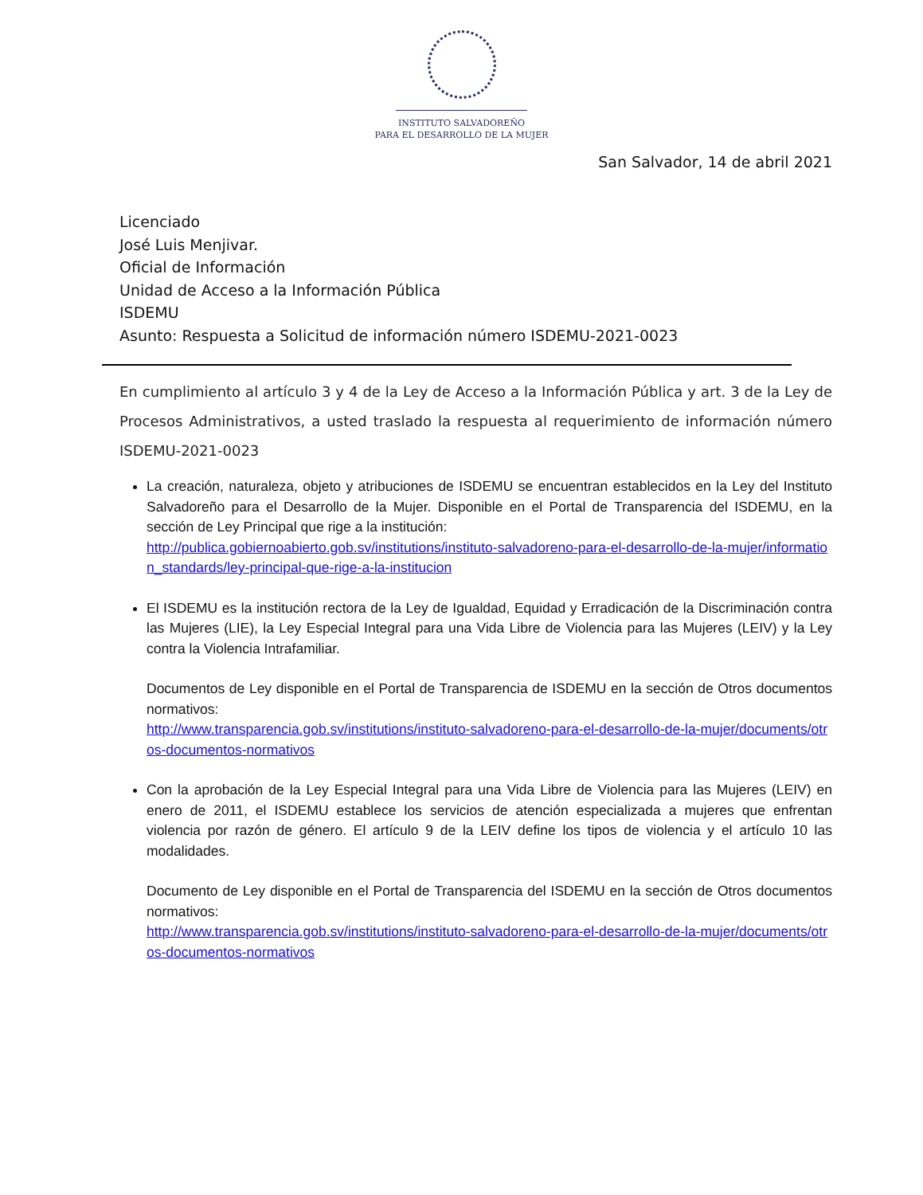INSTITUTO SALVADOREÑO
PARA EL DESARROLLO DE LA MUJER
San Salvador, 14 de abril 2021
Licenciado
José Luis Menjivar.
Oficial de Información
Unidad de Acceso a la Información Pública
ISDEMU
Asunto: Respuesta a Solicitud de información número ISDEMU-2021-0023
En cumplimiento al artículo 3 y 4 de la Ley de Acceso a la Información Pública y art. 3 de la Ley de Procesos Administrativos, a usted traslado la respuesta al requerimiento de información número ISDEMU-2021-0023
La creación, naturaleza, objeto y atribuciones de ISDEMU se encuentran establecidos en la Ley del Instituto Salvadoreño para el Desarrollo de la Mujer. Disponible en el Portal de Transparencia del ISDEMU, en la sección de Ley Principal que rige a la institución:
http://publica.gobiernoabierto.gob.sv/institutions/instituto-salvadoreno-para-el-desarrollo-de-la-mujer/information_standards/ley-principal-que-rige-a-la-institucion
El ISDEMU es la institución rectora de la Ley de Igualdad, Equidad y Erradicación de la Discriminación contra las Mujeres (LIE), la Ley Especial Integral para una Vida Libre de Violencia para las Mujeres (LEIV) y la Ley contra la Violencia Intrafamiliar.
Documentos de Ley disponible en el Portal de Transparencia de ISDEMU en la sección de Otros documentos normativos:
http://www.transparencia.gob.sv/institutions/instituto-salvadoreno-para-el-desarrollo-de-la-mujer/documents/otros-documentos-normativos
Con la aprobación de la Ley Especial Integral para una Vida Libre de Violencia para las Mujeres (LEIV) en enero de 2011, el ISDEMU establece los servicios de atención especializada a mujeres que enfrentan violencia por razón de género. El artículo 9 de la LEIV define los tipos de violencia y el artículo 10 las modalidades.
Documento de Ley disponible en el Portal de Transparencia del ISDEMU en la sección de Otros documentos normativos:
http://www.transparencia.gob.sv/institutions/instituto-salvadoreno-para-el-desarrollo-de-la-mujer/documents/otros-documentos-normativos